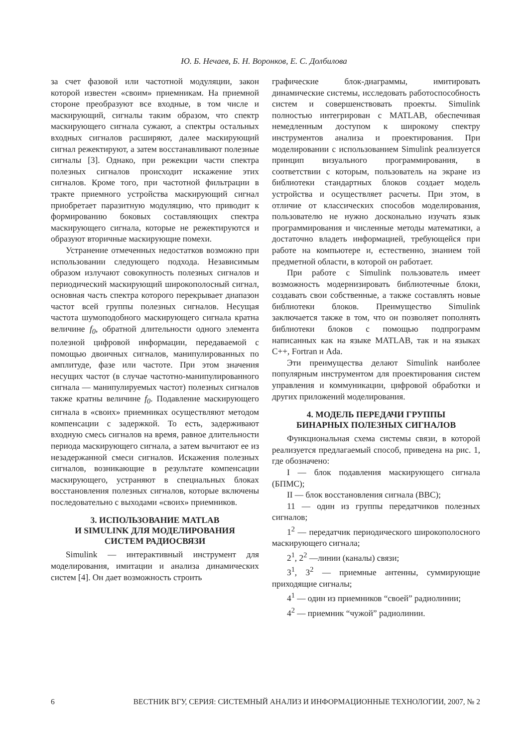Ю. Б. Нечаев, Б. Н. Воронков, Е. С. Долбилова
за счет фазовой или частотной модуляции, закон которой известен «своим» приемникам. На приемной стороне преобразуют все входные, в том числе и маскирующий, сигналы таким образом, что спектр маскирующего сигнала сужают, а спектры остальных входных сигналов расширяют, далее маскирующий сигнал режектируют, а затем восстанавливают полезные сигналы [3]. Однако, при режекции части спектра полезных сигналов происходит искажение этих сигналов. Кроме того, при частотной фильтрации в тракте приемного устройства маскирующий сигнал приобретает паразитную модуляцию, что приводит к формированию боковых составляющих спектра маскирующего сигнала, которые не режектируются и образуют вторичные маскирующие помехи.
Устранение отмеченных недостатков возможно при использовании следующего подхода. Независимым образом излучают совокупность полезных сигналов и периодический маскирующий широкополосный сигнал, основная часть спектра которого перекрывает диапазон частот всей группы полезных сигналов. Несущая частота шумоподобного маскирующего сигнала кратна величине f<sub>0</sub>, обратной длительности одного элемента полезной цифровой информации, передаваемой с помощью двоичных сигналов, манипулированных по амплитуде, фазе или частоте. При этом значения несущих частот (в случае частотно-манипулированного сигнала — манипулируемых частот) полезных сигналов также кратны величине f<sub>0</sub>. Подавление маскирующего сигнала в «своих» приемниках осуществляют методом компенсации с задержкой. То есть, задерживают входную смесь сигналов на время, равное длительности периода маскирующего сигнала, а затем вычитают ее из незадержанной смеси сигналов. Искажения полезных сигналов, возникающие в результате компенсации маскирующего, устраняют в специальных блоках восстановления полезных сигналов, которые включены последовательно с выходами «своих» приемников.
3. ИСПОЛЬЗОВАНИЕ MATLAB
И SIMULINK ДЛЯ МОДЕЛИРОВАНИЯ
СИСТЕМ РАДИОСВЯЗИ
Simulink — интерактивный инструмент для моделирования, имитации и анализа динамических систем [4]. Он дает возможность строить
графические блок-диаграммы, имитировать динамические системы, исследовать работоспособность систем и совершенствовать проекты. Simulink полностью интегрирован с MATLAB, обеспечивая немедленным доступом к широкому спектру инструментов анализа и проектирования. При моделировании с использованием Simulink реализуется принцип визуального программирования, в соответствии с которым, пользователь на экране из библиотеки стандартных блоков создает модель устройства и осуществляет расчеты. При этом, в отличие от классических способов моделирования, пользователю не нужно досконально изучать язык программирования и численные методы математики, а достаточно владеть информацией, требующейся при работе на компьютере и, естественно, знанием той предметной области, в которой он работает.
При работе с Simulink пользователь имеет возможность модернизировать библиотечные блоки, создавать свои собственные, а также составлять новые библиотеки блоков. Преимущество Simulink заключается также в том, что он позволяет пополнять библиотеки блоков с помощью подпрограмм написанных как на языке MATLAB, так и на языках С++, Fortran и Ada.
Эти преимущества делают Simulink наиболее популярным инструментом для проектирования систем управления и коммуникации, цифровой обработки и других приложений моделирования.
4. МОДЕЛЬ ПЕРЕДАЧИ ГРУППЫ
БИНАРНЫХ ПОЛЕЗНЫХ СИГНАЛОВ
Функциональная схема системы связи, в которой реализуется предлагаемый способ, приведена на рис. 1, где обозначено:
I — блок подавления маскирующего сигнала (БПМС);
II — блок восстановления сигнала (ВВС);
11 — один из группы передатчиков полезных сигналов;
1<sup>2</sup> — передатчик периодического широкополосного маскирующего сигнала;
2<sup>1</sup>, 2<sup>2</sup> —линии (каналы) связи;
3<sup>1</sup>, 3<sup>2</sup> — приемные антенны, суммирующие приходящие сигналы;
4<sup>1</sup> — один из приемников “своей” радиолинии;
4<sup>2</sup> — приемник “чужой” радиолинии.
6 ВЕСТНИК ВГУ, СЕРИЯ: СИСТЕМНЫЙ АНАЛИЗ И ИНФОРМАЦИОННЫЕ ТЕХНОЛОГИИ, 2007, № 2